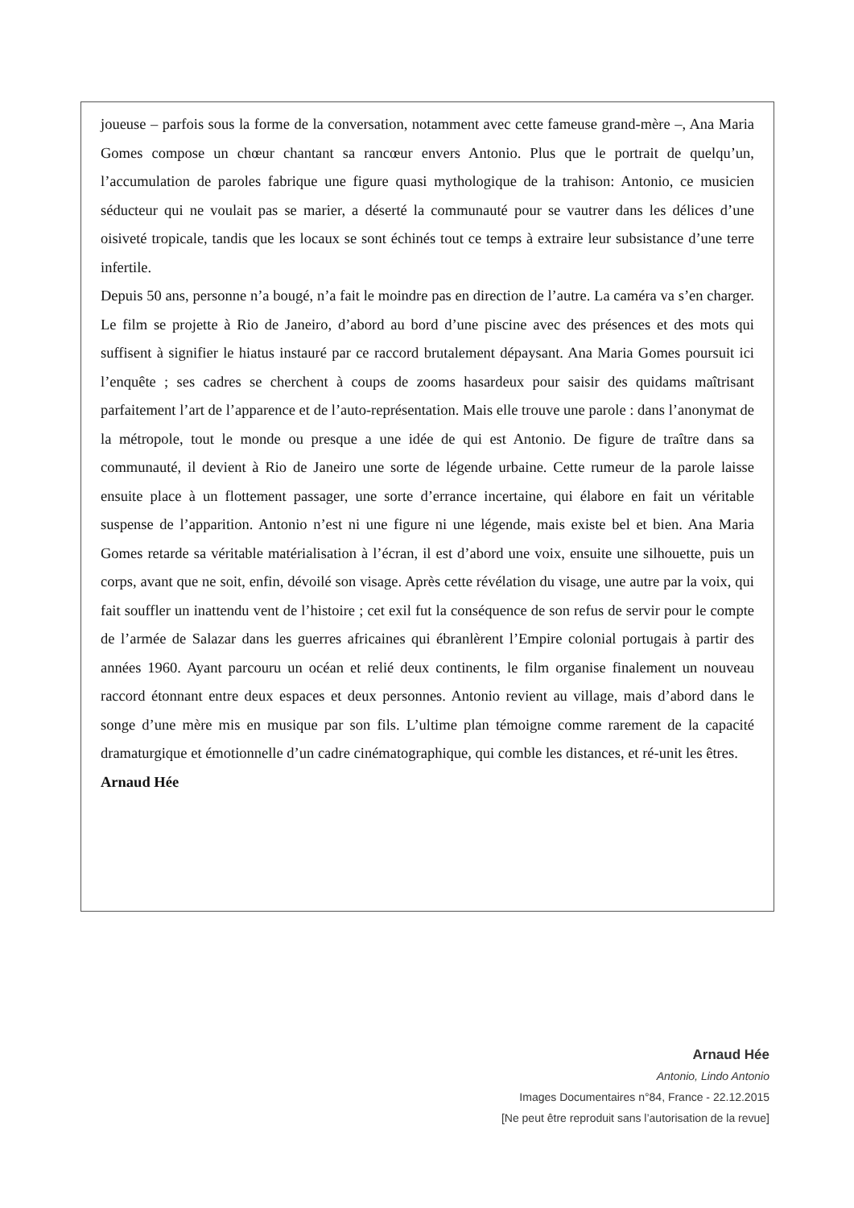joueuse – parfois sous la forme de la conversation, notamment avec cette fameuse grand-mère –, Ana Maria Gomes compose un chœur chantant sa rancœur envers Antonio. Plus que le portrait de quelqu’un, l’accumulation de paroles fabrique une figure quasi mythologique de la trahison: Antonio, ce musicien séducteur qui ne voulait pas se marier, a déserté la communauté pour se vautrer dans les délices d’une oisiveté tropicale, tandis que les locaux se sont échinés tout ce temps à extraire leur subsistance d’une terre infertile.
Depuis 50 ans, personne n’a bougé, n’a fait le moindre pas en direction de l’autre. La caméra va s’en charger. Le film se projette à Rio de Janeiro, d’abord au bord d’une piscine avec des présences et des mots qui suffisent à signifier le hiatus instauré par ce raccord brutalement dépaysant. Ana Maria Gomes poursuit ici l’enquête ; ses cadres se cherchent à coups de zooms hasardeux pour saisir des quidams maîtrisant parfaitement l’art de l’apparence et de l’auto-représentation. Mais elle trouve une parole : dans l’anonymat de la métropole, tout le monde ou presque a une idée de qui est Antonio. De figure de traître dans sa communauté, il devient à Rio de Janeiro une sorte de légende urbaine. Cette rumeur de la parole laisse ensuite place à un flottement passager, une sorte d’errance incertaine, qui élabore en fait un véritable suspense de l’apparition. Antonio n’est ni une figure ni une légende, mais existe bel et bien. Ana Maria Gomes retarde sa véritable matérialisation à l’écran, il est d’abord une voix, ensuite une silhouette, puis un corps, avant que ne soit, enfin, dévoilé son visage. Après cette révélation du visage, une autre par la voix, qui fait souffler un inattendu vent de l’histoire ; cet exil fut la conséquence de son refus de servir pour le compte de l’armée de Salazar dans les guerres africaines qui ébranlèrent l’Empire colonial portugais à partir des années 1960. Ayant parcouru un océan et relié deux continents, le film organise finalement un nouveau raccord étonnant entre deux espaces et deux personnes. Antonio revient au village, mais d’abord dans le songe d’une mère mis en musique par son fils. L’ultime plan témoigne comme rarement de la capacité dramaturgique et émotionnelle d’un cadre cinématographique, qui comble les distances, et ré-unit les êtres.
Arnaud Hée
Arnaud Hée
Antonio, Lindo Antonio
Images Documentaires n°84, France - 22.12.2015
[Ne peut être reproduit sans l’autorisation de la revue]